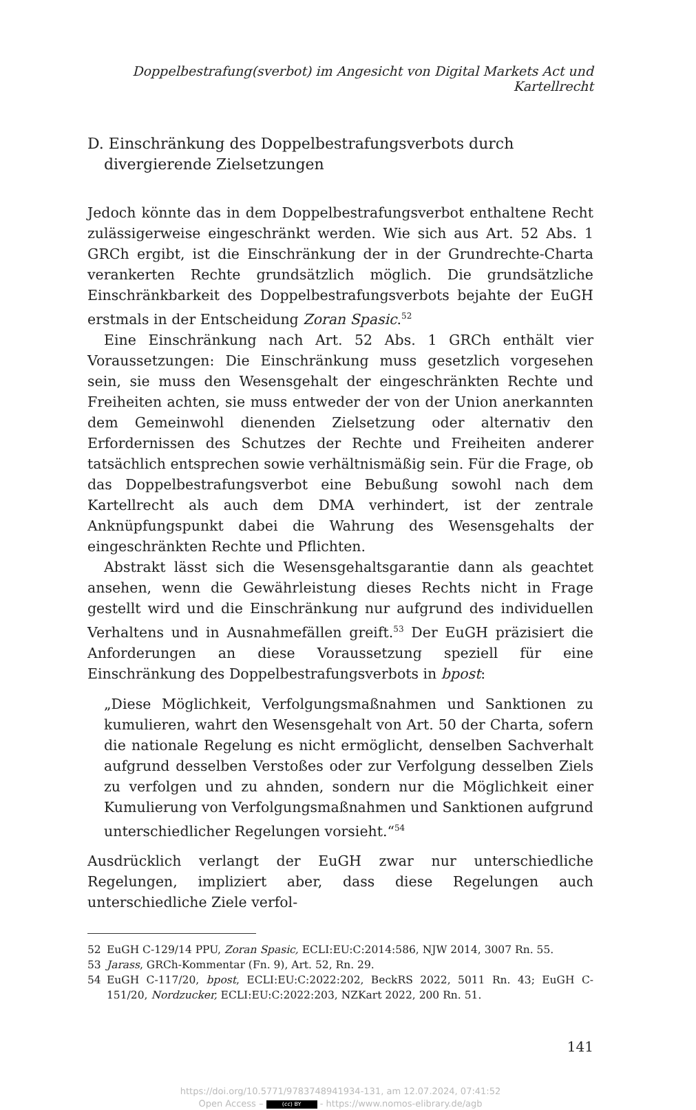Doppelbestrafung(sverbot) im Angesicht von Digital Markets Act und Kartellrecht
D. Einschränkung des Doppelbestrafungsverbots durch divergierende Zielsetzungen
Jedoch könnte das in dem Doppelbestrafungsverbot enthaltene Recht zulässigerweise eingeschränkt werden. Wie sich aus Art. 52 Abs. 1 GRCh ergibt, ist die Einschränkung der in der Grundrechte-Charta verankerten Rechte grundsätzlich möglich. Die grundsätzliche Einschränkbarkeit des Doppelbestrafungsverbots bejahte der EuGH erstmals in der Entscheidung Zoran Spasic.<sup>52</sup>
Eine Einschränkung nach Art. 52 Abs. 1 GRCh enthält vier Voraussetzungen: Die Einschränkung muss gesetzlich vorgesehen sein, sie muss den Wesensgehalt der eingeschränkten Rechte und Freiheiten achten, sie muss entweder der von der Union anerkannten dem Gemeinwohl dienenden Zielsetzung oder alternativ den Erfordernissen des Schutzes der Rechte und Freiheiten anderer tatsächlich entsprechen sowie verhältnismäßig sein. Für die Frage, ob das Doppelbestrafungsverbot eine Bebußung sowohl nach dem Kartellrecht als auch dem DMA verhindert, ist der zentrale Anknüpfungspunkt dabei die Wahrung des Wesensgehalts der eingeschränkten Rechte und Pflichten.
Abstrakt lässt sich die Wesensgehaltsgarantie dann als geachtet ansehen, wenn die Gewährleistung dieses Rechts nicht in Frage gestellt wird und die Einschränkung nur aufgrund des individuellen Verhaltens und in Ausnahmefällen greift.<sup>53</sup> Der EuGH präzisiert die Anforderungen an diese Voraussetzung speziell für eine Einschränkung des Doppelbestrafungsverbots in bpost:
„Diese Möglichkeit, Verfolgungsmaßnahmen und Sanktionen zu kumulieren, wahrt den Wesensgehalt von Art. 50 der Charta, sofern die nationale Regelung es nicht ermöglicht, denselben Sachverhalt aufgrund desselben Verstoßes oder zur Verfolgung desselben Ziels zu verfolgen und zu ahnden, sondern nur die Möglichkeit einer Kumulierung von Verfolgungsmaßnahmen und Sanktionen aufgrund unterschiedlicher Regelungen vorsieht.“<sup>54</sup>
Ausdrücklich verlangt der EuGH zwar nur unterschiedliche Regelungen, impliziert aber, dass diese Regelungen auch unterschiedliche Ziele verfol-
52 EuGH C-129/14 PPU, Zoran Spasic, ECLI:EU:C:2014:586, NJW 2014, 3007 Rn. 55.
53 Jarass, GRCh-Kommentar (Fn. 9), Art. 52, Rn. 29.
54 EuGH C-117/20, bpost, ECLI:EU:C:2022:202, BeckRS 2022, 5011 Rn. 43; EuGH C-151/20, Nordzucker, ECLI:EU:C:2022:203, NZKart 2022, 200 Rn. 51.
141
https://doi.org/10.5771/9783748941934-131, am 12.07.2024, 07:41:52
Open Access – (cc) BY - https://www.nomos-elibrary.de/agb